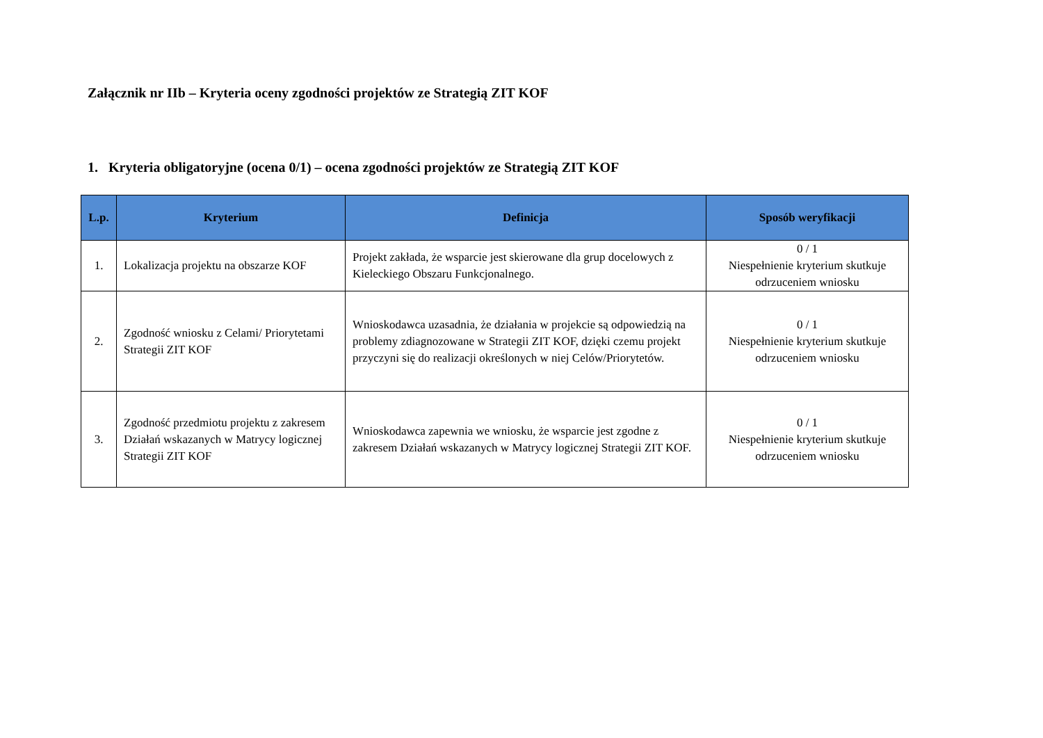Załącznik nr IIb – Kryteria oceny zgodności projektów ze Strategią ZIT KOF
1. Kryteria obligatoryjne (ocena 0/1) – ocena zgodności projektów ze Strategią ZIT KOF
| L.p. | Kryterium | Definicja | Sposób weryfikacji |
| --- | --- | --- | --- |
| 1. | Lokalizacja projektu na obszarze KOF | Projekt zakłada, że wsparcie jest skierowane dla grup docelowych z Kieleckiego Obszaru Funkcjonalnego. | 0 / 1 Niespełnienie kryterium skutkuje odrzuceniem wniosku |
| 2. | Zgodność wniosku z Celami/ Priorytetami Strategii ZIT KOF | Wnioskodawca uzasadnia, że działania w projekcie są odpowiedzią na problemy zdiagnozowane w Strategii ZIT KOF, dzięki czemu projekt przyczyni się do realizacji określonych w niej Celów/Priorytetów. | 0 / 1 Niespełnienie kryterium skutkuje odrzuceniem wniosku |
| 3. | Zgodność przedmiotu projektu z zakresem Działań wskazanych w Matrycy logicznej Strategii ZIT KOF | Wnioskodawca zapewnia we wniosku, że wsparcie jest zgodne z zakresem Działań wskazanych w Matrycy logicznej Strategii ZIT KOF. | 0 / 1 Niespełnienie kryterium skutkuje odrzuceniem wniosku |